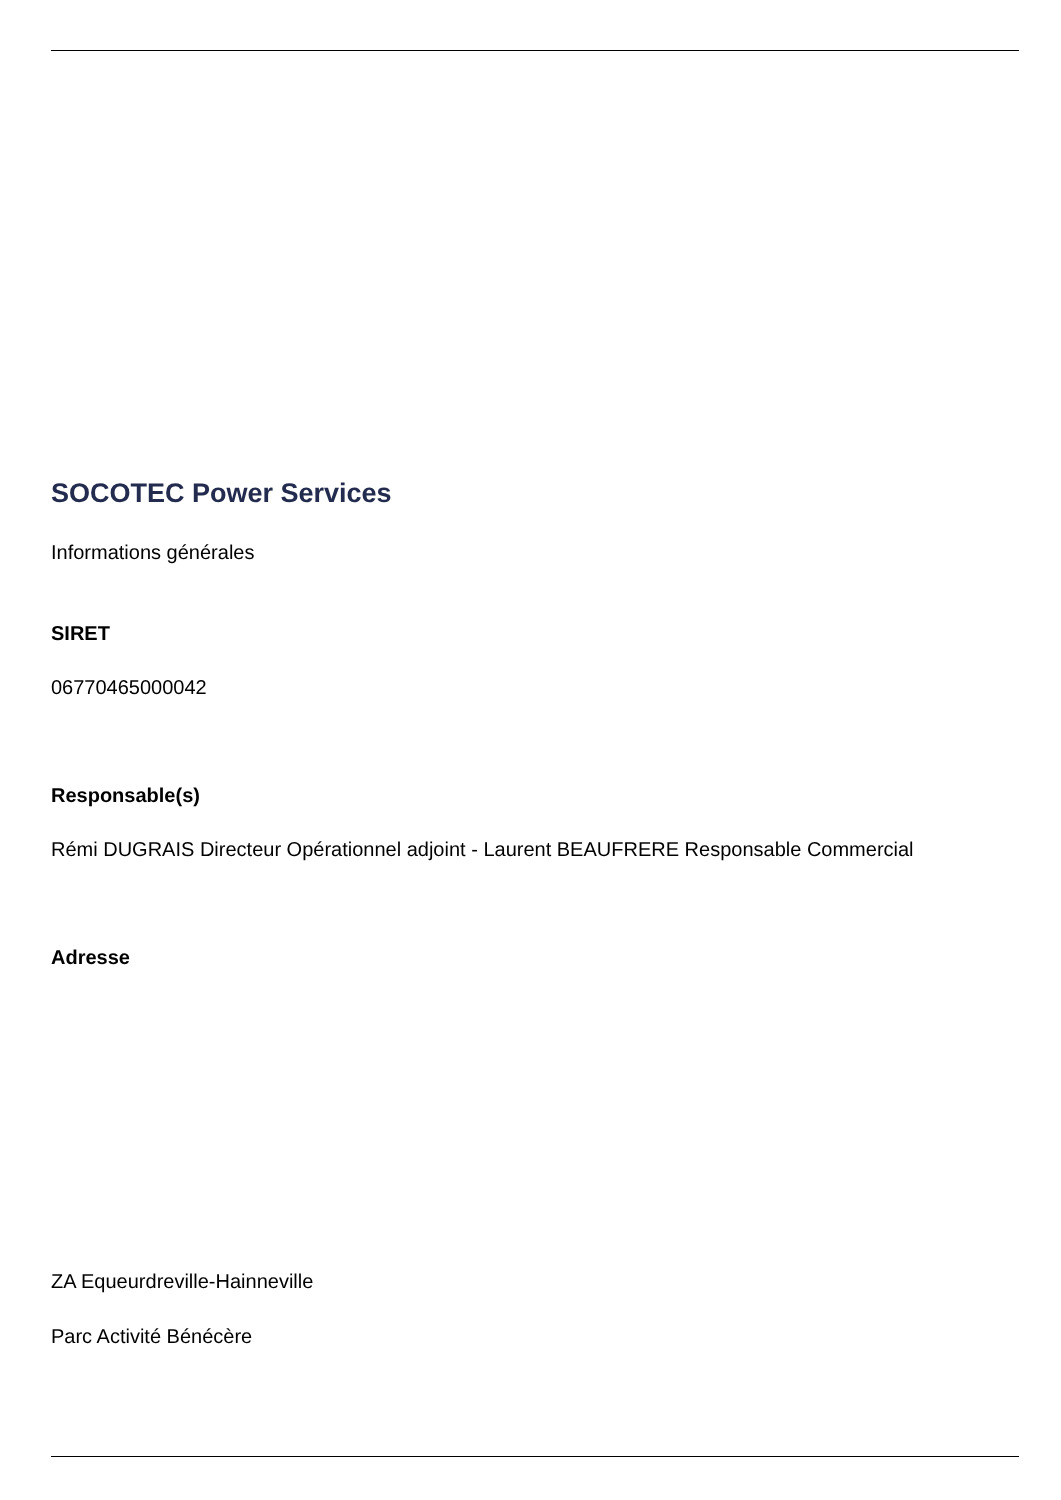SOCOTEC Power Services
Informations générales
SIRET
06770465000042
Responsable(s)
Rémi DUGRAIS Directeur Opérationnel adjoint - Laurent BEAUFRERE Responsable Commercial
Adresse
ZA Equeurdreville-Hainneville
Parc Activité Bénécère